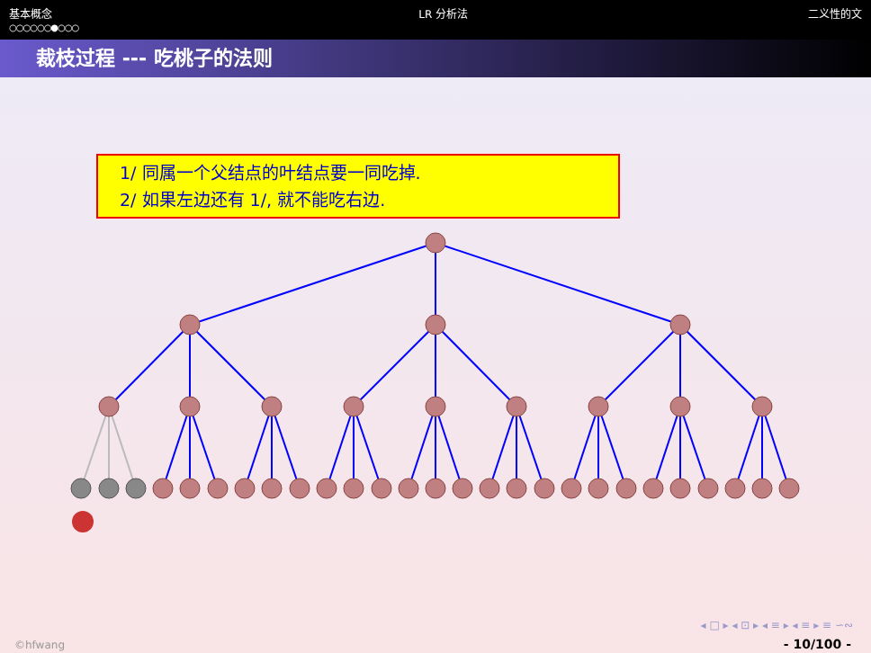基本概念
○○○○○○●○○○
LR 分析法 二义性的文
裁枝过程 --- 吃桃子的法则
1/ 同属一个父结点的叶结点要一同吃掉.
2/ 如果左边还有 1/, 就不能吃右边.
◂ □ ▸ ◂ ⊡ ▸ ◂ ≡ ▸ ◂ ≡ ▸ ≡ ∽∾
©hfwang - 10/100 -